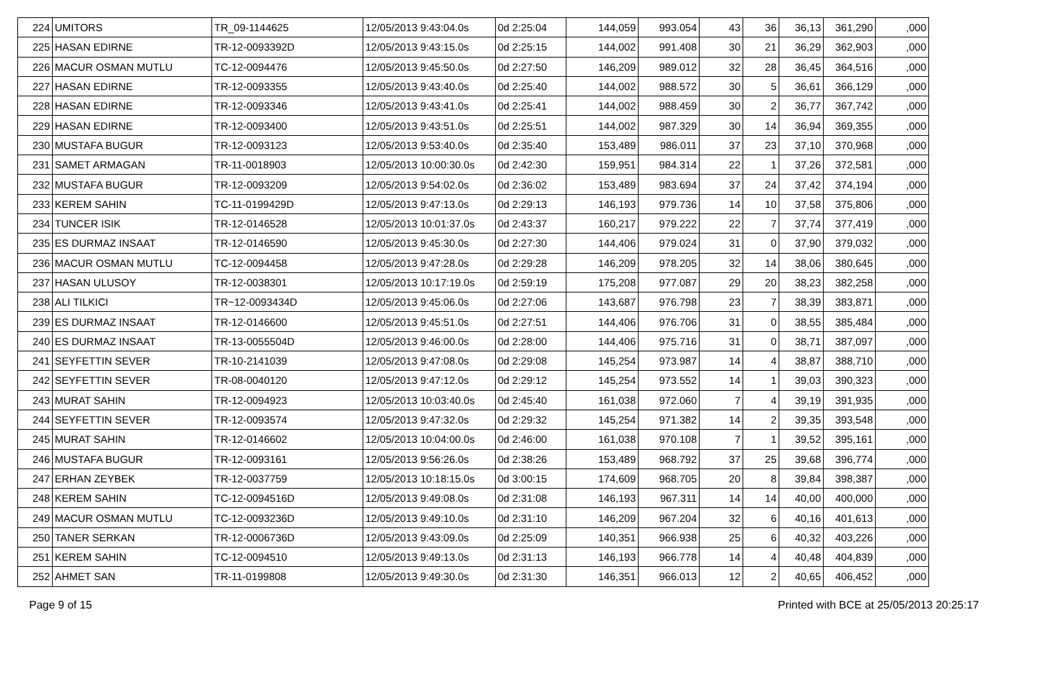| 224 | UMITORS | TR_09-1144625 | 12/05/2013 9:43:04.0s | 0d 2:25:04 | 144,059 | 993.054 | 43 | 36 | 36,13 | 361,290 | ,000 |
| 225 | HASAN EDIRNE | TR-12-0093392D | 12/05/2013 9:43:15.0s | 0d 2:25:15 | 144,002 | 991.408 | 30 | 21 | 36,29 | 362,903 | ,000 |
| 226 | MACUR OSMAN MUTLU | TC-12-0094476 | 12/05/2013 9:45:50.0s | 0d 2:27:50 | 146,209 | 989.012 | 32 | 28 | 36,45 | 364,516 | ,000 |
| 227 | HASAN EDIRNE | TR-12-0093355 | 12/05/2013 9:43:40.0s | 0d 2:25:40 | 144,002 | 988.572 | 30 | 5 | 36,61 | 366,129 | ,000 |
| 228 | HASAN EDIRNE | TR-12-0093346 | 12/05/2013 9:43:41.0s | 0d 2:25:41 | 144,002 | 988.459 | 30 | 2 | 36,77 | 367,742 | ,000 |
| 229 | HASAN EDIRNE | TR-12-0093400 | 12/05/2013 9:43:51.0s | 0d 2:25:51 | 144,002 | 987.329 | 30 | 14 | 36,94 | 369,355 | ,000 |
| 230 | MUSTAFA BUGUR | TR-12-0093123 | 12/05/2013 9:53:40.0s | 0d 2:35:40 | 153,489 | 986.011 | 37 | 23 | 37,10 | 370,968 | ,000 |
| 231 | SAMET ARMAGAN | TR-11-0018903 | 12/05/2013 10:00:30.0s | 0d 2:42:30 | 159,951 | 984.314 | 22 | 1 | 37,26 | 372,581 | ,000 |
| 232 | MUSTAFA BUGUR | TR-12-0093209 | 12/05/2013 9:54:02.0s | 0d 2:36:02 | 153,489 | 983.694 | 37 | 24 | 37,42 | 374,194 | ,000 |
| 233 | KEREM SAHIN | TC-11-0199429D | 12/05/2013 9:47:13.0s | 0d 2:29:13 | 146,193 | 979.736 | 14 | 10 | 37,58 | 375,806 | ,000 |
| 234 | TUNCER ISIK | TR-12-0146528 | 12/05/2013 10:01:37.0s | 0d 2:43:37 | 160,217 | 979.222 | 22 | 7 | 37,74 | 377,419 | ,000 |
| 235 | ES DURMAZ INSAAT | TR-12-0146590 | 12/05/2013 9:45:30.0s | 0d 2:27:30 | 144,406 | 979.024 | 31 | 0 | 37,90 | 379,032 | ,000 |
| 236 | MACUR OSMAN MUTLU | TC-12-0094458 | 12/05/2013 9:47:28.0s | 0d 2:29:28 | 146,209 | 978.205 | 32 | 14 | 38,06 | 380,645 | ,000 |
| 237 | HASAN ULUSOY | TR-12-0038301 | 12/05/2013 10:17:19.0s | 0d 2:59:19 | 175,208 | 977.087 | 29 | 20 | 38,23 | 382,258 | ,000 |
| 238 | ALI TILKICI | TR~12-0093434D | 12/05/2013 9:45:06.0s | 0d 2:27:06 | 143,687 | 976.798 | 23 | 7 | 38,39 | 383,871 | ,000 |
| 239 | ES DURMAZ INSAAT | TR-12-0146600 | 12/05/2013 9:45:51.0s | 0d 2:27:51 | 144,406 | 976.706 | 31 | 0 | 38,55 | 385,484 | ,000 |
| 240 | ES DURMAZ INSAAT | TR-13-0055504D | 12/05/2013 9:46:00.0s | 0d 2:28:00 | 144,406 | 975.716 | 31 | 0 | 38,71 | 387,097 | ,000 |
| 241 | SEYFETTIN SEVER | TR-10-2141039 | 12/05/2013 9:47:08.0s | 0d 2:29:08 | 145,254 | 973.987 | 14 | 4 | 38,87 | 388,710 | ,000 |
| 242 | SEYFETTIN SEVER | TR-08-0040120 | 12/05/2013 9:47:12.0s | 0d 2:29:12 | 145,254 | 973.552 | 14 | 1 | 39,03 | 390,323 | ,000 |
| 243 | MURAT SAHIN | TR-12-0094923 | 12/05/2013 10:03:40.0s | 0d 2:45:40 | 161,038 | 972.060 | 7 | 4 | 39,19 | 391,935 | ,000 |
| 244 | SEYFETTIN SEVER | TR-12-0093574 | 12/05/2013 9:47:32.0s | 0d 2:29:32 | 145,254 | 971.382 | 14 | 2 | 39,35 | 393,548 | ,000 |
| 245 | MURAT SAHIN | TR-12-0146602 | 12/05/2013 10:04:00.0s | 0d 2:46:00 | 161,038 | 970.108 | 7 | 1 | 39,52 | 395,161 | ,000 |
| 246 | MUSTAFA BUGUR | TR-12-0093161 | 12/05/2013 9:56:26.0s | 0d 2:38:26 | 153,489 | 968.792 | 37 | 25 | 39,68 | 396,774 | ,000 |
| 247 | ERHAN ZEYBEK | TR-12-0037759 | 12/05/2013 10:18:15.0s | 0d 3:00:15 | 174,609 | 968.705 | 20 | 8 | 39,84 | 398,387 | ,000 |
| 248 | KEREM SAHIN | TC-12-0094516D | 12/05/2013 9:49:08.0s | 0d 2:31:08 | 146,193 | 967.311 | 14 | 14 | 40,00 | 400,000 | ,000 |
| 249 | MACUR OSMAN MUTLU | TC-12-0093236D | 12/05/2013 9:49:10.0s | 0d 2:31:10 | 146,209 | 967.204 | 32 | 6 | 40,16 | 401,613 | ,000 |
| 250 | TANER SERKAN | TR-12-0006736D | 12/05/2013 9:43:09.0s | 0d 2:25:09 | 140,351 | 966.938 | 25 | 6 | 40,32 | 403,226 | ,000 |
| 251 | KEREM SAHIN | TC-12-0094510 | 12/05/2013 9:49:13.0s | 0d 2:31:13 | 146,193 | 966.778 | 14 | 4 | 40,48 | 404,839 | ,000 |
| 252 | AHMET SAN | TR-11-0199808 | 12/05/2013 9:49:30.0s | 0d 2:31:30 | 146,351 | 966.013 | 12 | 2 | 40,65 | 406,452 | ,000 |
Page 9 of 15 Printed with BCE at 25/05/2013 20:25:17